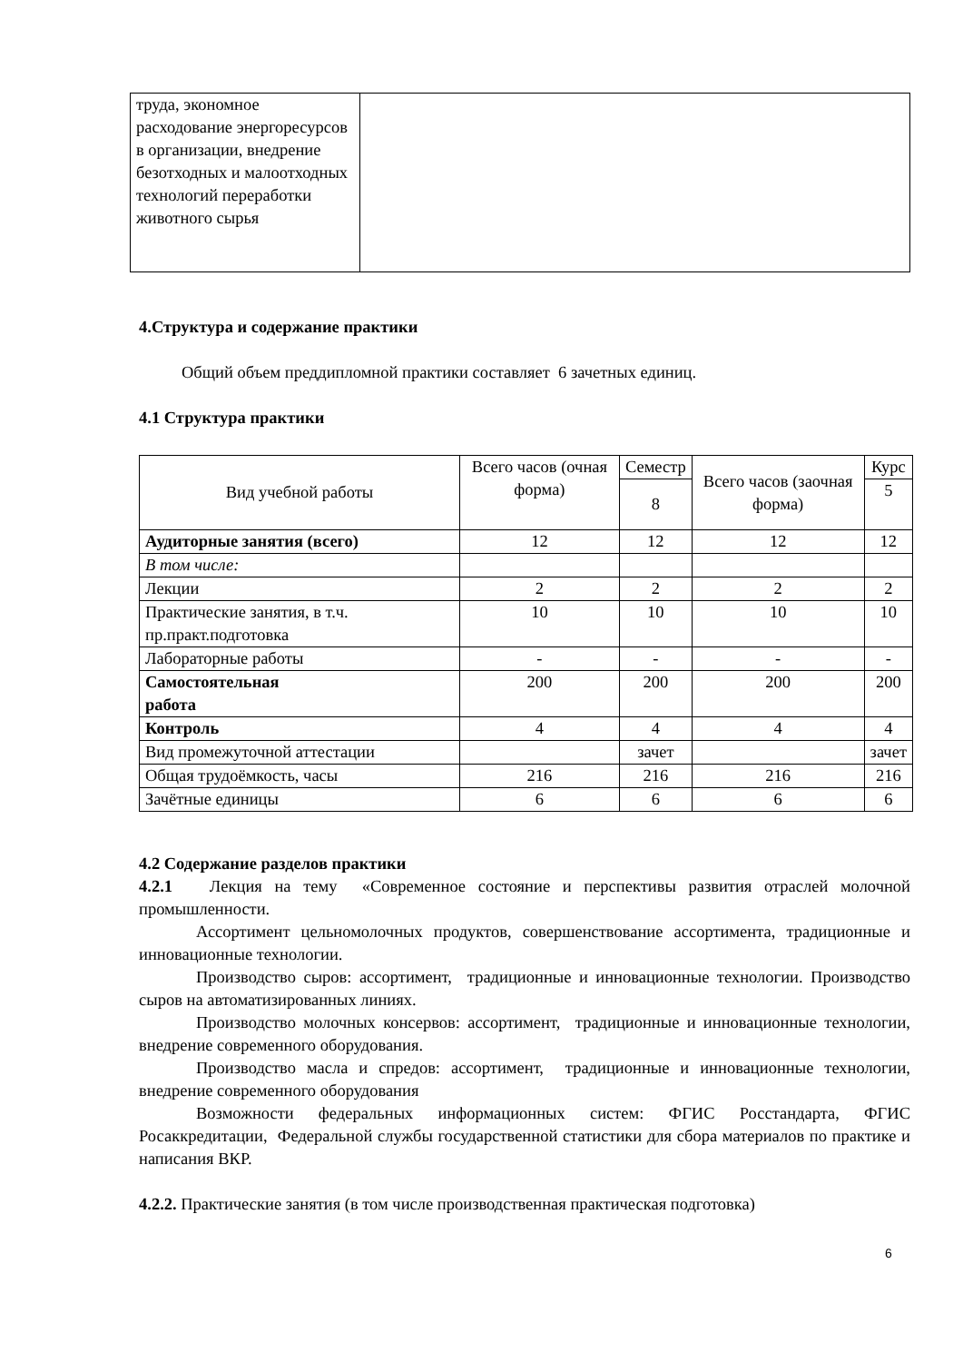| труда, экономное расходование энергоресурсов в организации, внедрение безотходных и малоотходных технологий переработки животного сырья | |
4.Структура и содержание практики
Общий объем преддипломной практики составляет 6 зачетных единиц.
4.1 Структура практики
| Вид учебной работы | Всего часов (очная форма) | Семестр | Всего часов (заочная форма) | Курс |
| --- | --- | --- | --- | --- |
| | | 8 | | 5 |
| Аудиторные занятия (всего) | 12 | 12 | 12 | 12 |
| В том числе: | | | | |
| Лекции | 2 | 2 | 2 | 2 |
| Практические занятия, в т.ч. пр.практ.подготовка | 10 | 10 | 10 | 10 |
| Лабораторные работы | - | - | - | - |
| Самостоятельная работа | 200 | 200 | 200 | 200 |
| Контроль | 4 | 4 | 4 | 4 |
| Вид промежуточной аттестации | | зачет | | зачет |
| Общая трудоёмкость, часы | 216 | 216 | 216 | 216 |
| Зачётные единицы | 6 | 6 | 6 | 6 |
4.2 Содержание разделов практики
4.2.1 Лекция на тему «Современное состояние и перспективы развития отраслей молочной промышленности.
Ассортимент цельномолочных продуктов, совершенствование ассортимента, традиционные и инновационные технологии.
Производство сыров: ассортимент, традиционные и инновационные технологии. Производство сыров на автоматизированных линиях.
Производство молочных консервов: ассортимент, традиционные и инновационные технологии, внедрение современного оборудования.
Производство масла и спредов: ассортимент, традиционные и инновационные технологии, внедрение современного оборудования
Возможности федеральных информационных систем: ФГИС Росстандарта, ФГИС Росаккредитации, Федеральной службы государственной статистики для сбора материалов по практике и написания ВКР.
4.2.2. Практические занятия (в том числе производственная практическая подготовка)
6